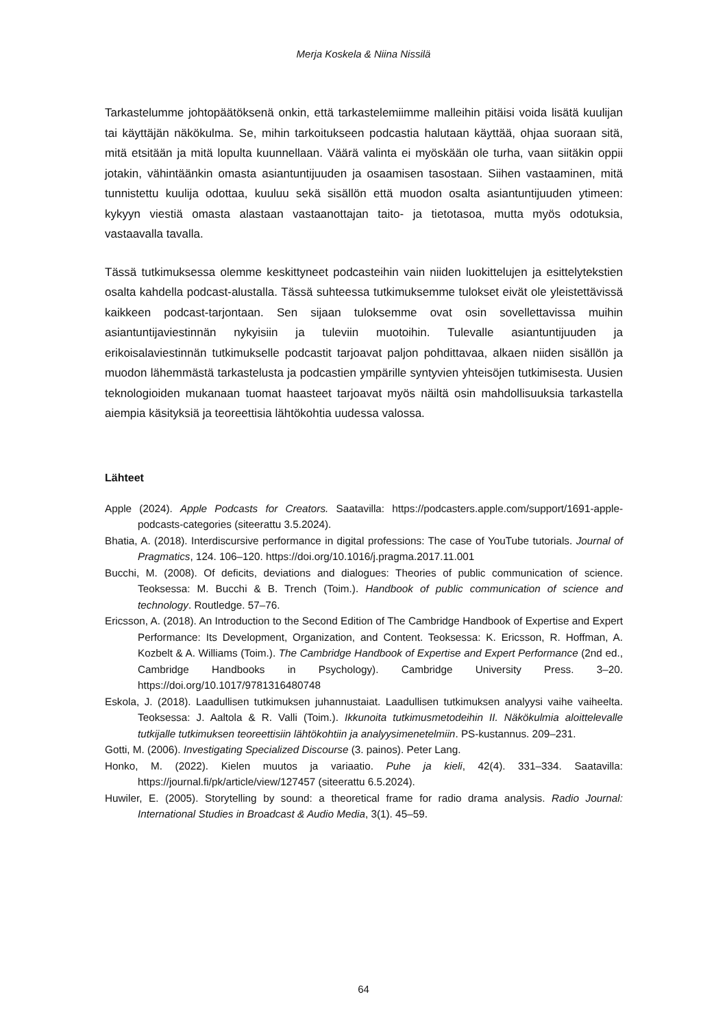Merja Koskela & Niina Nissilä
Tarkastelumme johtopäätöksenä onkin, että tarkastelemiimme malleihin pitäisi voida lisätä kuulijan tai käyttäjän näkökulma. Se, mihin tarkoitukseen podcastia halutaan käyttää, ohjaa suoraan sitä, mitä etsitään ja mitä lopulta kuunnellaan. Väärä valinta ei myöskään ole turha, vaan siitäkin oppii jotakin, vähintäänkin omasta asiantuntijuuden ja osaamisen tasostaan. Siihen vastaaminen, mitä tunnistettu kuulija odottaa, kuuluu sekä sisällön että muodon osalta asiantuntijuuden ytimeen: kykyyn viestiä omasta alastaan vastaanottajan taito- ja tietotasoa, mutta myös odotuksia, vastaavalla tavalla.
Tässä tutkimuksessa olemme keskittyneet podcasteihin vain niiden luokittelujen ja esittelytekstien osalta kahdella podcast-alustalla. Tässä suhteessa tutkimuksemme tulokset eivät ole yleistettävissä kaikkeen podcast-tarjontaan. Sen sijaan tuloksemme ovat osin sovellettavissa muihin asiantuntijaviestinnän nykyisiin ja tuleviin muotoihin. Tulevalle asiantuntijuuden ja erikoisalaviestinnän tutkimukselle podcastit tarjoavat paljon pohdittavaa, alkaen niiden sisällön ja muodon lähemmästä tarkastelusta ja podcastien ympärille syntyvien yhteisöjen tutkimisesta. Uusien teknologioiden mukanaan tuomat haasteet tarjoavat myös näiltä osin mahdollisuuksia tarkastella aiempia käsityksiä ja teoreettisia lähtökohtia uudessa valossa.
Lähteet
Apple (2024). Apple Podcasts for Creators. Saatavilla: https://podcasters.apple.com/support/1691-apple-podcasts-categories (siteerattu 3.5.2024).
Bhatia, A. (2018). Interdiscursive performance in digital professions: The case of YouTube tutorials. Journal of Pragmatics, 124. 106–120. https://doi.org/10.1016/j.pragma.2017.11.001
Bucchi, M. (2008). Of deficits, deviations and dialogues: Theories of public communication of science. Teoksessa: M. Bucchi & B. Trench (Toim.). Handbook of public communication of science and technology. Routledge. 57–76.
Ericsson, A. (2018). An Introduction to the Second Edition of The Cambridge Handbook of Expertise and Expert Performance: Its Development, Organization, and Content. Teoksessa: K. Ericsson, R. Hoffman, A. Kozbelt & A. Williams (Toim.). The Cambridge Handbook of Expertise and Expert Performance (2nd ed., Cambridge Handbooks in Psychology). Cambridge University Press. 3–20. https://doi.org/10.1017/9781316480748
Eskola, J. (2018). Laadullisen tutkimuksen juhannustaiat. Laadullisen tutkimuksen analyysi vaihe vaiheelta. Teoksessa: J. Aaltola & R. Valli (Toim.). Ikkunoita tutkimusmetodeihin II. Näkökulmia aloittelevalle tutkijalle tutkimuksen teoreettisiin lähtökohtiin ja analyysimenetelmiin. PS-kustannus. 209–231.
Gotti, M. (2006). Investigating Specialized Discourse (3. painos). Peter Lang.
Honko, M. (2022). Kielen muutos ja variaatio. Puhe ja kieli, 42(4). 331–334. Saatavilla: https://journal.fi/pk/article/view/127457 (siteerattu 6.5.2024).
Huwiler, E. (2005). Storytelling by sound: a theoretical frame for radio drama analysis. Radio Journal: International Studies in Broadcast & Audio Media, 3(1). 45–59.
64